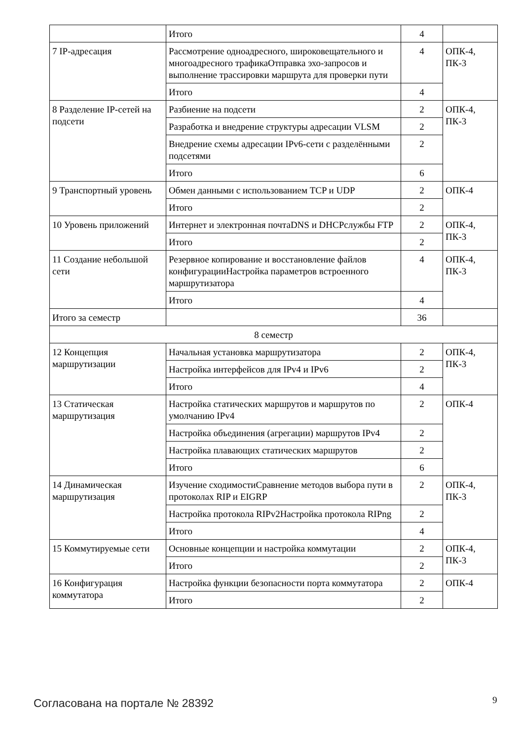| | Итого | 4 | |
| 7 IP-адресация | Рассмотрение одноадресного, широковещательного и многоадресного трафикаОтправка эхо-запросов и выполнение трассировки маршрута для проверки пути | 4 | ОПК-4, ПК-3 |
| | Итого | 4 | |
| 8 Разделение IP-сетей на подсети | Разбиение на подсети | 2 | ОПК-4, ПК-3 |
| | Разработка и внедрение структуры адресации VLSM | 2 | |
| | Внедрение схемы адресации IPv6-сети с разделёнными подсетями | 2 | |
| | Итого | 6 | |
| 9 Транспортный уровень | Обмен данными с использованием TCP и UDP | 2 | ОПК-4 |
| | Итого | 2 | |
| 10 Уровень приложений | Интернет и электронная почтаDNS и DHCPслужбы FTP | 2 | ОПК-4, ПК-3 |
| | Итого | 2 | |
| 11 Создание небольшой сети | Резервное копирование и восстановление файлов конфигурацииНастройка параметров встроенного маршрутизатора | 4 | ОПК-4, ПК-3 |
| | Итого | 4 | |
| Итого за семестр | | 36 | |
| 8 семестр | | | |
| 12 Концепция маршрутизации | Начальная установка маршрутизатора | 2 | ОПК-4, ПК-3 |
| | Настройка интерфейсов для IPv4 и IPv6 | 2 | |
| | Итого | 4 | |
| 13 Статическая маршрутизация | Настройка статических маршрутов и маршрутов по умолчанию IPv4 | 2 | ОПК-4 |
| | Настройка объединения (агрегации) маршрутов IPv4 | 2 | |
| | Настройка плавающих статических маршрутов | 2 | |
| | Итого | 6 | |
| 14 Динамическая маршрутизация | Изучение сходимостиСравнение методов выбора пути в протоколах RIP и EIGRP | 2 | ОПК-4, ПК-3 |
| | Настройка протокола RIPv2Настройка протокола RIPng | 2 | |
| | Итого | 4 | |
| 15 Коммутируемые сети | Основные концепции и настройка коммутации | 2 | ОПК-4, ПК-3 |
| | Итого | 2 | |
| 16 Конфигурация коммутатора | Настройка функции безопасности порта коммутатора | 2 | ОПК-4 |
| | Итого | 2 | |
Согласована на портале № 28392 9